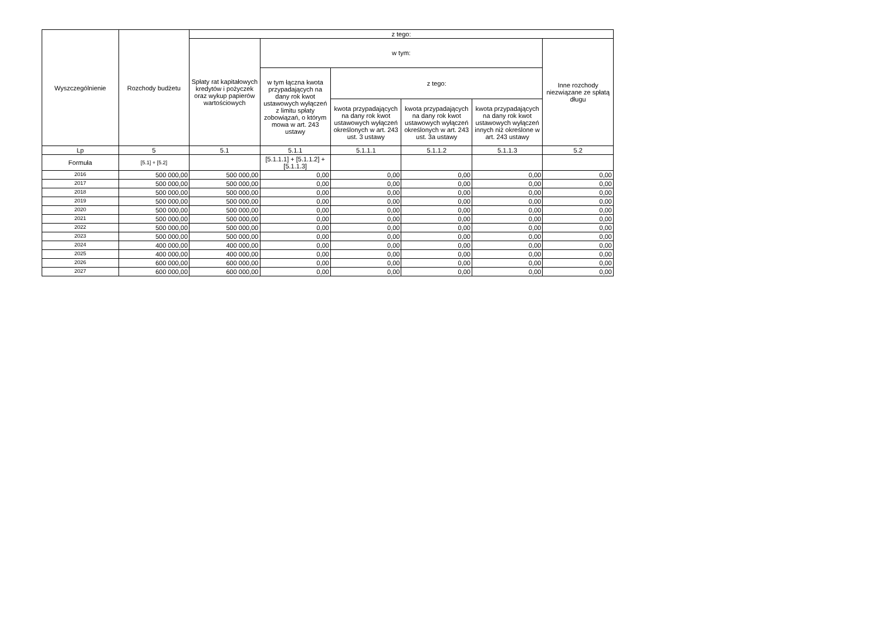| Wyszczególnienie | Rozchody budżetu | z tego: | | | | | |
| --- | --- | --- | --- | --- | --- | --- | --- |
| | | Spłaty rat kapitałowych kredytów i pożyczek oraz wykup papierów wartościowych | w tym: | | | | Inne rozchody niezwiązane ze spłatą długu |
| | | | w tym łączna kwota przypadających na dany rok kwot ustawowych wyłączeń z limitu spłaty zobowiązań, o którym mowa w art. 243 ustawy | z tego: | | | |
| | | | | kwota przypadających na dany rok kwot ustawowych wyłączeń określonych w art. 243 ust. 3 ustawy | kwota przypadających na dany rok kwot ustawowych wyłączeń określonych w art. 243 ust. 3a ustawy | kwota przypadających na dany rok kwot ustawowych wyłączeń innych niż określone w art. 243 ustawy | |
| Lp | 5 | 5.1 | 5.1.1 | 5.1.1.1 | 5.1.1.2 | 5.1.1.3 | 5.2 |
| Formuła | [5.1] + [5.2] | | [5.1.1.1] + [5.1.1.2] + [5.1.1.3] | | | | |
| 2016 | 500 000,00 | 500 000,00 | 0,00 | 0,00 | 0,00 | 0,00 | 0,00 |
| 2017 | 500 000,00 | 500 000,00 | 0,00 | 0,00 | 0,00 | 0,00 | 0,00 |
| 2018 | 500 000,00 | 500 000,00 | 0,00 | 0,00 | 0,00 | 0,00 | 0,00 |
| 2019 | 500 000,00 | 500 000,00 | 0,00 | 0,00 | 0,00 | 0,00 | 0,00 |
| 2020 | 500 000,00 | 500 000,00 | 0,00 | 0,00 | 0,00 | 0,00 | 0,00 |
| 2021 | 500 000,00 | 500 000,00 | 0,00 | 0,00 | 0,00 | 0,00 | 0,00 |
| 2022 | 500 000,00 | 500 000,00 | 0,00 | 0,00 | 0,00 | 0,00 | 0,00 |
| 2023 | 500 000,00 | 500 000,00 | 0,00 | 0,00 | 0,00 | 0,00 | 0,00 |
| 2024 | 400 000,00 | 400 000,00 | 0,00 | 0,00 | 0,00 | 0,00 | 0,00 |
| 2025 | 400 000,00 | 400 000,00 | 0,00 | 0,00 | 0,00 | 0,00 | 0,00 |
| 2026 | 600 000,00 | 600 000,00 | 0,00 | 0,00 | 0,00 | 0,00 | 0,00 |
| 2027 | 600 000,00 | 600 000,00 | 0,00 | 0,00 | 0,00 | 0,00 | 0,00 |